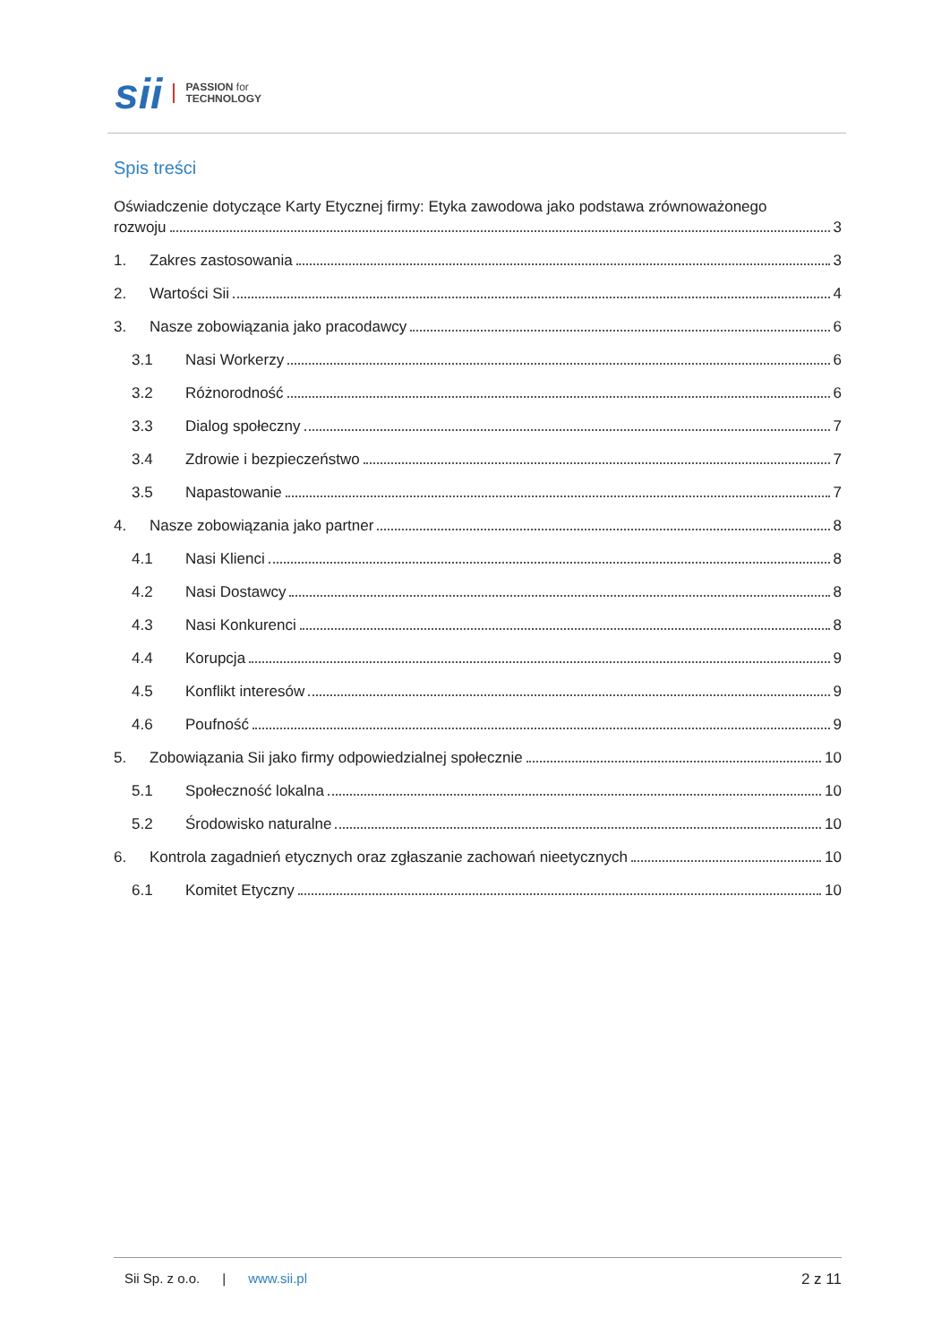sii PASSION for
TECHNOLOGY
Spis treści
Oświadczenie dotyczące Karty Etycznej firmy: Etyka zawodowa jako podstawa zrównoważonego
rozwoju 3
1. Zakres zastosowania 3
2. Wartości Sii 4
3. Nasze zobowiązania jako pracodawcy 6
3.1 Nasi Workerzy 6
3.2 Różnorodność 6
3.3 Dialog społeczny 7
3.4 Zdrowie i bezpieczeństwo 7
3.5 Napastowanie 7
4. Nasze zobowiązania jako partner 8
4.1 Nasi Klienci 8
4.2 Nasi Dostawcy 8
4.3 Nasi Konkurenci 8
4.4 Korupcja 9
4.5 Konflikt interesów 9
4.6 Poufność 9
5. Zobowiązania Sii jako firmy odpowiedzialnej społecznie 10
5.1 Społeczność lokalna 10
5.2 Środowisko naturalne 10
6. Kontrola zagadnień etycznych oraz zgłaszanie zachowań nieetycznych 10
6.1 Komitet Etyczny 10
Sii Sp. z o.o. | www.sii.pl 2 z 11